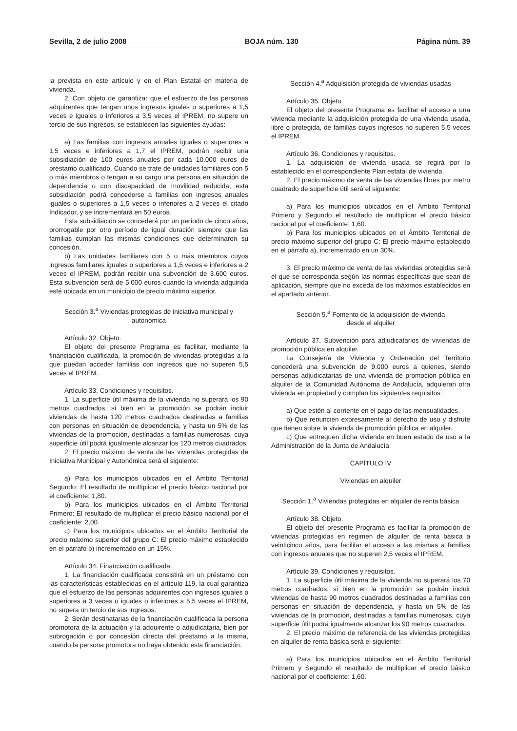Sevilla, 2 de julio 2008 BOJA núm. 130 Página núm. 39
la prevista en este artículo y en el Plan Estatal en materia de vivienda.
2. Con objeto de garantizar que el esfuerzo de las personas adquirentes que tengan unos ingresos iguales o superiores a 1,5 veces e iguales o inferiores a 3,5 veces el IPREM, no supere un tercio de sus ingresos, se establecen las siguientes ayudas:
a) Las familias con ingresos anuales iguales o superiores a 1,5 veces e inferiores a 1,7 el IPREM, podrán recibir una subsidiación de 100 euros anuales por cada 10.000 euros de préstamo cualificado. Cuando se trate de unidades familiares con 5 o más miembros o tengan a su cargo una persona en situación de dependencia o con discapacidad de movilidad reducida, esta subsidiación podrá concederse a familias con ingresos anuales iguales o superiores a 1,5 veces o inferiores a 2 veces el citado Indicador, y se incrementará en 50 euros.
Esta subsidiación se concederá por un período de cinco años, prorrogable por otro período de igual duración siempre que las familias cumplan las mismas condiciones que determinaron su concesión.
b) Las unidades familiares con 5 o más miembros cuyos ingresos familiares iguales o superiores a 1,5 veces e inferiores a 2 veces el IPREM, podrán recibir una subvención de 3.600 euros. Esta subvención será de 5.000 euros cuando la vivienda adquirida esté ubicada en un municipio de precio máximo superior.
Sección 3.<sup>a</sup> Viviendas protegidas de iniciativa municipal y autonómica
Artículo 32. Objeto.
El objeto del presente Programa es facilitar, mediante la financiación cualificada, la promoción de viviendas protegidas a la que puedan acceder familias con ingresos que no superen 5,5 veces el IPREM.
Artículo 33. Condiciones y requisitos.
1. La superficie útil máxima de la vivienda no superará los 90 metros cuadrados, si bien en la promoción se podrán incluir viviendas de hasta 120 metros cuadrados destinadas a familias con personas en situación de dependencia, y hasta un 5% de las viviendas de la promoción, destinadas a familias numerosas, cuya superficie útil podrá igualmente alcanzar los 120 metros cuadrados.
2. El precio máximo de venta de las viviendas protegidas de Iniciativa Municipal y Autonómica será el siguiente:
a) Para los municipios ubicados en el Ámbito Territorial Segundo: El resultado de multiplicar el precio básico nacional por el coeficiente: 1,80.
b) Para los municipios ubicados en el Ámbito Territorial Primero: El resultado de multiplicar el precio básico nacional por el coeficiente: 2,00.
c) Para los municipios ubicados en el Ámbito Territorial de precio máximo superior del grupo C: El precio máximo establecido en el párrafo b) incrementado en un 15%.
Artículo 34. Financiación cualificada.
1. La financiación cualificada consistirá en un préstamo con las características establecidas en el artículo 119, la cual garantiza que el esfuerzo de las personas adquirentes con ingresos iguales o superiores a 3 veces o iguales o inferiores a 5,5 veces el IPREM, no supera un tercio de sus ingresos.
2. Serán destinatarias de la financiación cualificada la persona promotora de la actuación y la adquirente o adjudicataria, bien por subrogación o por concesión directa del préstamo a la misma, cuando la persona promotora no haya obtenido esta financiación.
Sección 4.<sup>a</sup> Adquisición protegida de viviendas usadas
Artículo 35. Objeto.
El objeto del presente Programa es facilitar el acceso a una vivienda mediante la adquisición protegida de una vivienda usada, libre o protegida, de familias cuyos ingresos no superen 5,5 veces el IPREM.
Artículo 36. Condiciones y requisitos.
1. La adquisición de vivienda usada se regirá por lo establecido en el correspondiente Plan estatal de vivienda.
2. El precio máximo de venta de las viviendas libres por metro cuadrado de superficie útil será el siguiente:
a) Para los municipios ubicados en el Ámbito Territorial Primero y Segundo el resultado de multiplicar el precio básico nacional por el coeficiente: 1,60.
b) Para los municipios ubicados en el Ámbito Territorial de precio máximo superior del grupo C: El precio máximo establecido en el párrafo a), incrementado en un 30%.
3. El precio máximo de venta de las viviendas protegidas será el que se corresponda según las normas específicas que sean de aplicación, siempre que no exceda de los máximos establecidos en el apartado anterior.
Sección 5.<sup>a</sup> Fomento de la adquisición de vivienda
desde el alquiler
Artículo 37. Subvención para adjudicatarios de viviendas de promoción pública en alquiler.
La Consejería de Vivienda y Ordenación del Territorio concederá una subvención de 9.000 euros a quienes, siendo personas adjudicatarias de una vivienda de promoción pública en alquiler de la Comunidad Autónoma de Andalucía, adquieran otra vivienda en propiedad y cumplan los siguientes requisitos:
a) Que estén al corriente en el pago de las mensualidades.
b) Que renuncien expresamente al derecho de uso y disfrute que tienen sobre la vivienda de promoción pública en alquiler.
c) Que entreguen dicha vivienda en buen estado de uso a la Administración de la Junta de Andalucía.
CAPÍTULO IV
Viviendas en alquiler
Sección 1.<sup>a</sup> Viviendas protegidas en alquiler de renta básica
Artículo 38. Objeto.
El objeto del presente Programa es facilitar la promoción de viviendas protegidas en régimen de alquiler de renta básica a veinticinco años, para facilitar el acceso a las mismas a familias con ingresos anuales que no superen 2,5 veces el IPREM.
Artículo 39. Condiciones y requisitos.
1. La superficie útil máxima de la vivienda no superará los 70 metros cuadrados, si bien en la promoción se podrán incluir viviendas de hasta 90 metros cuadrados destinadas a familias con personas en situación de dependencia, y hasta un 5% de las viviendas de la promoción, destinadas a familias numerosas, cuya superficie útil podrá igualmente alcanzar los 90 metros cuadrados.
2. El precio máximo de referencia de las viviendas protegidas en alquiler de renta básica será el siguiente:
a) Para los municipios ubicados en el Ámbito Territorial Primero y Segundo el resultado de multiplicar el precio básico nacional por el coeficiente: 1,60.